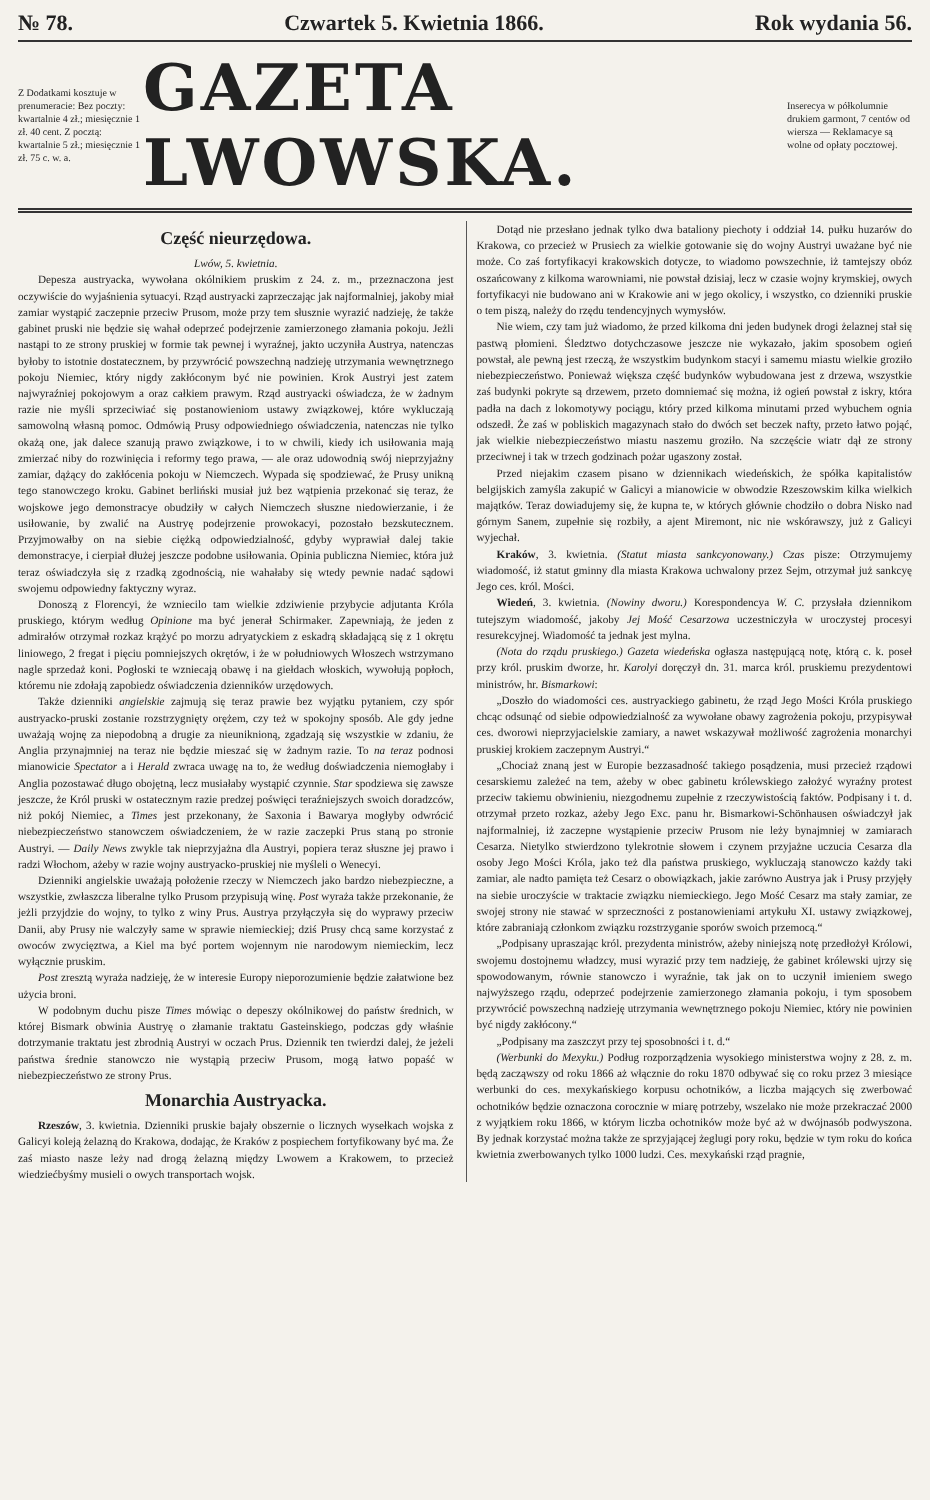№ 78. Czwartek 5. Kwietnia 1866. Rok wydania 56.
Z Dodatkami kosztuje w prenumeracie: Bez poczty: kwartalnie 4 zł.; miesięcznie 1 zł. 40 cent. Z pocztą: kwartalnie 5 zł.; miesięcznie 1 zł. 75 c. w. a.
GAZETA LWOWSKA.
Inserecya w półkolumnie drukiem garmont, 7 centów od wiersza — Reklamacye są wolne od opłaty pocztowej.
Część nieurzędowa.
Lwów, 5. kwietnia.
Depesza austryacka, wywołana okólnikiem pruskim z 24. z. m., przeznaczona jest oczywiście do wyjaśnienia sytuacyi. Rząd austryacki zaprzeczając jak najformalniej, jakoby miał zamiar wystąpić zaczepnie przeciw Prusom, może przy tem słusznie wyrazić nadzieję, że także gabinet pruski nie będzie się wahał odeprzeć podejrzenie zamierzonego złamania pokoju. Jeżli nastąpi to ze strony pruskiej w formie tak pewnej i wyraźnej, jakto uczyniła Austrya, natenczas byłoby to istotnie dostatecznem, by przywrócić powszechną nadzieję utrzymania wewnętrznego pokoju Niemiec, który nigdy zakłóconym być nie powinien. Krok Austryi jest zatem najwyraźniej pokojowym a oraz całkiem prawym. Rząd austryacki oświadcza, że w żadnym razie nie myśli sprzeciwiać się postanowieniom ustawy związkowej, które wykluczają samowolną własną pomoc. Odmówią Prusy odpowiedniego oświadczenia, natenczas nie tylko okażą one, jak dalece szanują prawo związkowe, i to w chwili, kiedy ich usiłowania mają zmierzać niby do rozwinięcia i reformy tego prawa, — ale oraz udowodnią swój nieprzyjażny zamiar, dążący do zakłócenia pokoju w Niemczech. Wypada się spodziewać, że Prusy unikną tego stanowczego kroku. Gabinet berliński musiał już bez wątpienia przekonać się teraz, że wojskowe jego demonstracye obudziły w całych Niemczech słuszne niedowierzanie, i że usiłowanie, by zwalić na Austryę podejrzenie prowokacyi, pozostało bezskutecznem. Przyjmowałby on na siebie ciężką odpowiedzialność, gdyby wyprawiał dalej takie demonstracye, i cierpiał dłużej jeszcze podobne usiłowania. Opinia publiczna Niemiec, która już teraz oświadczyła się z rzadką zgodnością, nie wahałaby się wtedy pewnie nadać sądowi swojemu odpowiedny faktyczny wyraz.
Donoszą z Florencyi, że wzniecilo tam wielkie zdziwienie przybycie adjutanta Króla pruskiego, którym według Opinione ma być jenerał Schirmaker. Zapewniają, że jeden z admirałów otrzymał rozkaz krążyć po morzu adryatyckiem z eskadrą składającą się z 1 okrętu liniowego, 2 fregat i pięciu pomniejszych okrętów, i że w południowych Włoszech wstrzymano nagle sprzedaż koni. Pogłoski te wzniecają obawę i na giełdach włoskich, wywołują popłoch, któremu nie zdołają zapobiedz oświadczenia dzienników urzędowych.
Także dzienniki angielskie zajmują się teraz prawie bez wyjątku pytaniem, czy spór austryacko-pruski zostanie rozstrzygnięty orężem, czy też w spokojny sposób. Ale gdy jedne uważają wojnę za niepodobną a drugie za nieuniknioną, zgadzają się wszystkie w zdaniu, że Anglia przynajmniej na teraz nie będzie mieszać się w żadnym razie. To na teraz podnosi mianowicie Spectator a i Herald zwraca uwagę na to, że według doświadczenia niemogłaby i Anglia pozostawać długo obojętną, lecz musiałaby wystąpić czynnie. Star spodziewa się zawsze jeszcze, że Król pruski w ostatecznym razie predzej poświęci teraźniejszych swoich doradzców, niż pokój Niemiec, a Times jest przekonany, że Saxonia i Bawarya mogłyby odwrócić niebezpieczeństwo stanowczem oświadczeniem, że w razie zaczepki Prus staną po stronie Austryi. — Daily News zwykle tak nieprzyjażna dla Austryi, popiera teraz słuszne jej prawo i radzi Włochom, ażeby w razie wojny austryacko-pruskiej nie myśleli o Wenecyi.
Dzienniki angielskie uważają położenie rzeczy w Niemczech jako bardzo niebezpieczne, a wszystkie, zwłaszcza liberalne tylko Prusom przypisują winę. Post wyraża także przekonanie, że jeżli przyjdzie do wojny, to tylko z winy Prus. Austrya przyłączyła się do wyprawy przeciw Danii, aby Prusy nie walczyły same w sprawie niemieckiej; dziś Prusy chcą same korzystać z owoców zwycięztwa, a Kiel ma być portem wojennym nie narodowym niemieckim, lecz wyłącznie pruskim.
Post zresztą wyraża nadzieję, że w interesie Europy nieporozumienie będzie załatwione bez użycia broni.
W podobnym duchu pisze Times mówiąc o depeszy okólnikowej do państw średnich, w której Bismark obwinia Austryę o złamanie traktatu Gasteinskiego, podczas gdy właśnie dotrzymanie traktatu jest zbrodnią Austryi w oczach Prus. Dziennik ten twierdzi dalej, że jeżeli państwa średnie stanowczo nie wystąpią przeciw Prusom, mogą łatwo popaść w niebezpieczeństwo ze strony Prus.
Monarchia Austryacka.
Rzeszów, 3. kwietnia. Dzienniki pruskie bajały obszernie o licznych wysełkach wojska z Galicyi koleją żelazną do Krakowa, dodając, że Kraków z pospiechem fortyfikowany być ma. Że zaś miasto nasze leży nad drogą żelazną między Lwowem a Krakowem, to przecież wiedziećbyśmy musieli o owych transportach wojsk.
Dotąd nie przesłano jednak tylko dwa bataliony piechoty i oddział 14. pułku huzarów do Krakowa, co przecież w Prusiech za wielkie gotowanie się do wojny Austryi uważane być nie może. Co zaś fortyfikacyi krakowskich dotycze, to wiadomo powszechnie, iż tamtejszy obóz oszańcowany z kilkoma warowniami, nie powstał dzisiaj, lecz w czasie wojny krymskiej, owych fortyfikacyi nie budowano ani w Krakowie ani w jego okolicy, i wszystko, co dzienniki pruskie o tem piszą, należy do rzędu tendencyjnych wymysłów.
Nie wiem, czy tam już wiadomo, że przed kilkoma dni jeden budynek drogi żelaznej stał się pastwą płomieni. Śledztwo dotychczasowe jeszcze nie wykazało, jakim sposobem ogień powstał, ale pewną jest rzeczą, że wszystkim budynkom stacyi i samemu miastu wielkie groziło niebezpieczeństwo. Ponieważ większa część budynków wybudowana jest z drzewa, wszystkie zaś budynki pokryte są drzewem, przeto domniemać się można, iż ogień powstał z iskry, która padła na dach z lokomotywy pociągu, który przed kilkoma minutami przed wybuchem ognia odszedł. Że zaś w pobliskich magazynach stało do dwóch set beczek nafty, przeto łatwo pojąć, jak wielkie niebezpieczeństwo miastu naszemu groziło. Na szczęście wiatr dął ze strony przeciwnej i tak w trzech godzinach pożar ugaszony został.
Przed niejakim czasem pisano w dziennikach wiedeńskich, że spółka kapitalistów belgijskich zamyśla zakupić w Galicyi a mianowicie w obwodzie Rzeszowskim kilka wielkich majątków. Teraz dowiadujemy się, że kupna te, w których głównie chodziło o dobra Nisko nad górnym Sanem, zupełnie się rozbiły, a ajent Miremont, nic nie wskórawszy, już z Galicyi wyjechał.
Kraków, 3. kwietnia. (Statut miasta sankcyonowany.) Czas pisze: Otrzymujemy wiadomość, iż statut gminny dla miasta Krakowa uchwalony przez Sejm, otrzymał już sankcyę Jego ces. król. Mości.
Wiedeń, 3. kwietnia. (Nowiny dworu.) Korespondencya W. C. przysłała dziennikom tutejszym wiadomość, jakoby Jej Mość Cesarzowa uczestniczyła w uroczystej procesyi resurekcyjnej. Wiadomość ta jednak jest mylna.
(Nota do rządu pruskiego.) Gazeta wiedeńska ogłasza następującą notę, którą c. k. poseł przy król. pruskim dworze, hr. Karolyi doręczył dn. 31. marca król. pruskiemu prezydentowi ministrów, hr. Bismarkowi:
„Doszło do wiadomości ces. austryackiego gabinetu, że rząd Jego Mości Króla pruskiego chcąc odsunąć od siebie odpowiedzialność za wywołane obawy zagrożenia pokoju, przypisywał ces. dworowi nieprzyjacielskie zamiary, a nawet wskazywał możliwość zagrożenia monarchyi pruskiej krokiem zaczepnym Austryi.“
„Chociaż znaną jest w Europie bezzasadność takiego posądzenia, musi przecież rządowi cesarskiemu zależeć na tem, ażeby w obec gabinetu królewskiego założyć wyraźny protest przeciw takiemu obwinieniu, niezgodnemu zupełnie z rzeczywistością faktów. Podpisany i t. d. otrzymał przeto rozkaz, ażeby Jego Exc. panu hr. Bismarkowi-Schönhausen oświadczył jak najformalniej, iż zaczepne wystąpienie przeciw Prusom nie leży bynajmniej w zamiarach Cesarza. Nietylko stwierdzono tylekrotnie słowem i czynem przyjażne uczucia Cesarza dla osoby Jego Mości Króla, jako też dla państwa pruskiego, wykluczają stanowczo każdy taki zamiar, ale nadto pamięta też Cesarz o obowiązkach, jakie zarówno Austrya jak i Prusy przyjęły na siebie uroczyście w traktacie związku niemieckiego. Jego Mość Cesarz ma stały zamiar, ze swojej strony nie stawać w sprzeczności z postanowieniami artykułu XI. ustawy związkowej, które zabraniają członkom związku rozstrzyganie sporów swoich przemocą.“
„Podpisany upraszając król. prezydenta ministrów, ażeby niniejszą notę przedłożył Królowi, swojemu dostojnemu władzcy, musi wyrazić przy tem nadzieję, że gabinet królewski ujrzy się spowodowanym, równie stanowczo i wyraźnie, tak jak on to uczynił imieniem swego najwyższego rządu, odeprzeć podejrzenie zamierzonego złamania pokoju, i tym sposobem przywrócić powszechną nadzieję utrzymania wewnętrznego pokoju Niemiec, który nie powinien być nigdy zakłócony.“
„Podpisany ma zaszczyt przy tej sposobności i t. d.“
(Werbunki do Mexyku.) Podług rozporządzenia wysokiego ministerstwa wojny z 28. z. m. będą zacząwszy od roku 1866 aż włącznie do roku 1870 odbywać się co roku przez 3 miesiące werbunki do ces. mexykańskiego korpusu ochotników, a liczba mających się zwerbować ochotników będzie oznaczona corocznie w miarę potrzeby, wszelako nie może przekraczać 2000 z wyjątkiem roku 1866, w którym liczba ochotników może być aż w dwójnasób podwyszona. By jednak korzystać można także ze sprzyjającej żeglugi pory roku, będzie w tym roku do końca kwietnia zwerbowanych tylko 1000 ludzi. Ces. mexykański rząd pragnie,